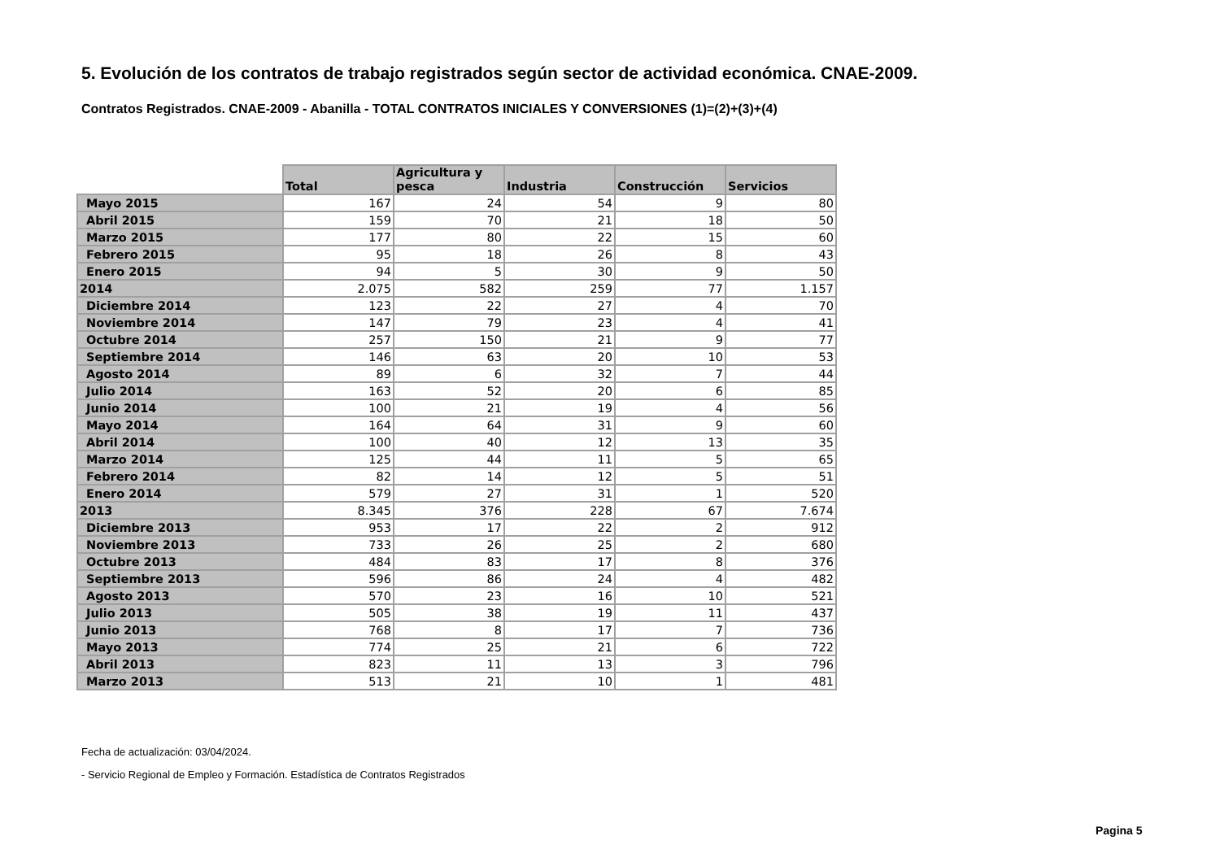5. Evolución de los contratos de trabajo registrados según sector de actividad económica. CNAE-2009.
Contratos Registrados. CNAE-2009 - Abanilla - TOTAL CONTRATOS INICIALES Y CONVERSIONES (1)=(2)+(3)+(4)
| | Total | Agricultura y pesca | Industria | Construcción | Servicios |
| --- | --- | --- | --- | --- | --- |
| Mayo 2015 | 167 | 24 | 54 | 9 | 80 |
| Abril 2015 | 159 | 70 | 21 | 18 | 50 |
| Marzo 2015 | 177 | 80 | 22 | 15 | 60 |
| Febrero 2015 | 95 | 18 | 26 | 8 | 43 |
| Enero 2015 | 94 | 5 | 30 | 9 | 50 |
| 2014 | 2.075 | 582 | 259 | 77 | 1.157 |
| Diciembre 2014 | 123 | 22 | 27 | 4 | 70 |
| Noviembre 2014 | 147 | 79 | 23 | 4 | 41 |
| Octubre 2014 | 257 | 150 | 21 | 9 | 77 |
| Septiembre 2014 | 146 | 63 | 20 | 10 | 53 |
| Agosto 2014 | 89 | 6 | 32 | 7 | 44 |
| Julio 2014 | 163 | 52 | 20 | 6 | 85 |
| Junio 2014 | 100 | 21 | 19 | 4 | 56 |
| Mayo 2014 | 164 | 64 | 31 | 9 | 60 |
| Abril 2014 | 100 | 40 | 12 | 13 | 35 |
| Marzo 2014 | 125 | 44 | 11 | 5 | 65 |
| Febrero 2014 | 82 | 14 | 12 | 5 | 51 |
| Enero 2014 | 579 | 27 | 31 | 1 | 520 |
| 2013 | 8.345 | 376 | 228 | 67 | 7.674 |
| Diciembre 2013 | 953 | 17 | 22 | 2 | 912 |
| Noviembre 2013 | 733 | 26 | 25 | 2 | 680 |
| Octubre 2013 | 484 | 83 | 17 | 8 | 376 |
| Septiembre 2013 | 596 | 86 | 24 | 4 | 482 |
| Agosto 2013 | 570 | 23 | 16 | 10 | 521 |
| Julio 2013 | 505 | 38 | 19 | 11 | 437 |
| Junio 2013 | 768 | 8 | 17 | 7 | 736 |
| Mayo 2013 | 774 | 25 | 21 | 6 | 722 |
| Abril 2013 | 823 | 11 | 13 | 3 | 796 |
| Marzo 2013 | 513 | 21 | 10 | 1 | 481 |
Fecha de actualización: 03/04/2024.
- Servicio Regional de Empleo y Formación. Estadística de Contratos Registrados
Pagina 5